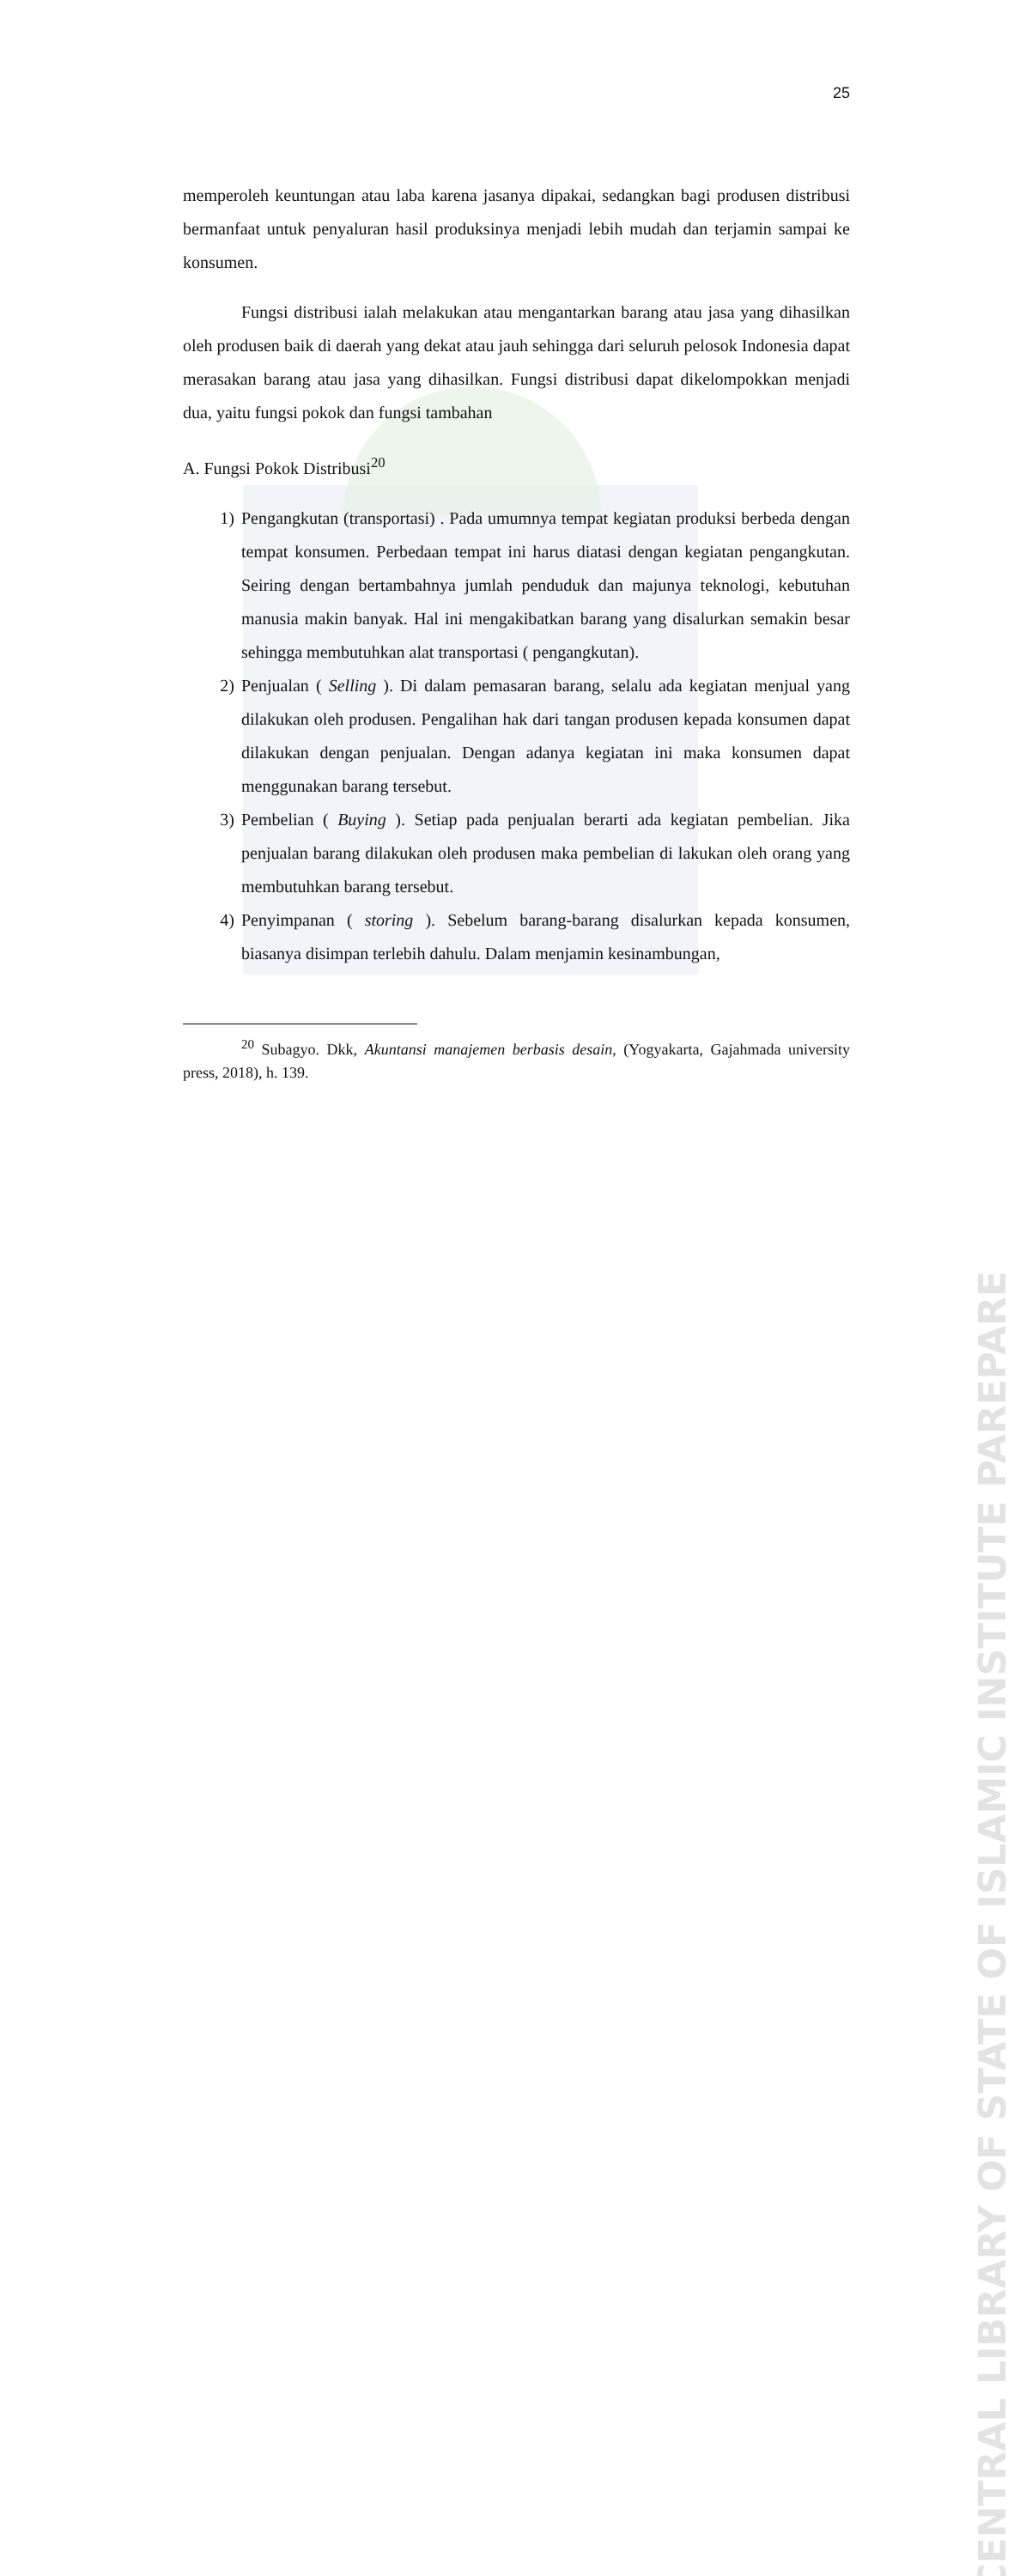CENTRAL LIBRARY OF STATE OF ISLAMIC INSTITUTE PAREPARE
25
memperoleh keuntungan atau laba karena jasanya dipakai, sedangkan bagi produsen distribusi bermanfaat untuk penyaluran hasil produksinya menjadi lebih mudah dan terjamin sampai ke konsumen.
Fungsi distribusi ialah melakukan atau mengantarkan barang atau jasa yang dihasilkan oleh produsen baik di daerah yang dekat atau jauh sehingga dari seluruh pelosok Indonesia dapat merasakan barang atau jasa yang dihasilkan. Fungsi distribusi dapat dikelompokkan menjadi dua, yaitu fungsi pokok dan fungsi tambahan
A. Fungsi Pokok Distribusi<sup>20</sup>
1) Pengangkutan (transportasi) . Pada umumnya tempat kegiatan produksi berbeda dengan tempat konsumen. Perbedaan tempat ini harus diatasi dengan kegiatan pengangkutan. Seiring dengan bertambahnya jumlah penduduk dan majunya teknologi, kebutuhan manusia makin banyak. Hal ini mengakibatkan barang yang disalurkan semakin besar sehingga membutuhkan alat transportasi ( pengangkutan).
2) Penjualan ( Selling ). Di dalam pemasaran barang, selalu ada kegiatan menjual yang dilakukan oleh produsen. Pengalihan hak dari tangan produsen kepada konsumen dapat dilakukan dengan penjualan. Dengan adanya kegiatan ini maka konsumen dapat menggunakan barang tersebut.
3) Pembelian ( Buying ). Setiap pada penjualan berarti ada kegiatan pembelian. Jika penjualan barang dilakukan oleh produsen maka pembelian di lakukan oleh orang yang membutuhkan barang tersebut.
4) Penyimpanan ( storing ). Sebelum barang-barang disalurkan kepada konsumen, biasanya disimpan terlebih dahulu. Dalam menjamin kesinambungan,
<sup>20</sup> Subagyo. Dkk, Akuntansi manajemen berbasis desain, (Yogyakarta, Gajahmada university press, 2018), h. 139.